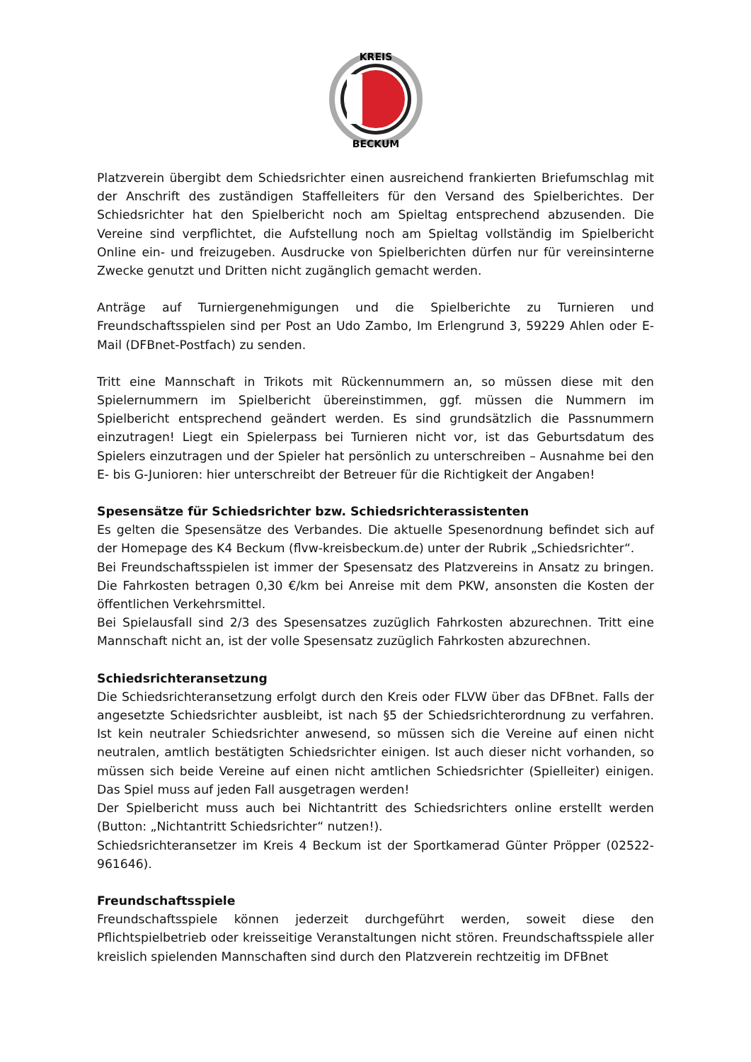KREIS
BECKUM
Platzverein übergibt dem Schiedsrichter einen ausreichend frankierten Briefumschlag mit der Anschrift des zuständigen Staffelleiters für den Versand des Spielberichtes. Der Schiedsrichter hat den Spielbericht noch am Spieltag entsprechend abzusenden. Die Vereine sind verpflichtet, die Aufstellung noch am Spieltag vollständig im Spielbericht Online ein- und freizugeben. Ausdrucke von Spielberichten dürfen nur für vereinsinterne Zwecke genutzt und Dritten nicht zugänglich gemacht werden.
Anträge auf Turniergenehmigungen und die Spielberichte zu Turnieren und Freundschaftsspielen sind per Post an Udo Zambo, Im Erlengrund 3, 59229 Ahlen oder E-Mail (DFBnet-Postfach) zu senden.
Tritt eine Mannschaft in Trikots mit Rückennummern an, so müssen diese mit den Spielernummern im Spielbericht übereinstimmen, ggf. müssen die Nummern im Spielbericht entsprechend geändert werden. Es sind grundsätzlich die Passnummern einzutragen! Liegt ein Spielerpass bei Turnieren nicht vor, ist das Geburtsdatum des Spielers einzutragen und der Spieler hat persönlich zu unterschreiben – Ausnahme bei den E- bis G-Junioren: hier unterschreibt der Betreuer für die Richtigkeit der Angaben!
Spesensätze für Schiedsrichter bzw. Schiedsrichterassistenten
Es gelten die Spesensätze des Verbandes. Die aktuelle Spesenordnung befindet sich auf der Homepage des K4 Beckum (flvw-kreisbeckum.de) unter der Rubrik „Schiedsrichter“.
Bei Freundschaftsspielen ist immer der Spesensatz des Platzvereins in Ansatz zu bringen. Die Fahrkosten betragen 0,30 €/km bei Anreise mit dem PKW, ansonsten die Kosten der öffentlichen Verkehrsmittel.
Bei Spielausfall sind 2/3 des Spesensatzes zuzüglich Fahrkosten abzurechnen. Tritt eine Mannschaft nicht an, ist der volle Spesensatz zuzüglich Fahrkosten abzurechnen.
Schiedsrichteransetzung
Die Schiedsrichteransetzung erfolgt durch den Kreis oder FLVW über das DFBnet. Falls der angesetzte Schiedsrichter ausbleibt, ist nach §5 der Schiedsrichterordnung zu verfahren. Ist kein neutraler Schiedsrichter anwesend, so müssen sich die Vereine auf einen nicht neutralen, amtlich bestätigten Schiedsrichter einigen. Ist auch dieser nicht vorhanden, so müssen sich beide Vereine auf einen nicht amtlichen Schiedsrichter (Spielleiter) einigen. Das Spiel muss auf jeden Fall ausgetragen werden!
Der Spielbericht muss auch bei Nichtantritt des Schiedsrichters online erstellt werden (Button: „Nichtantritt Schiedsrichter“ nutzen!).
Schiedsrichteransetzer im Kreis 4 Beckum ist der Sportkamerad Günter Pröpper (02522-961646).
Freundschaftsspiele
Freundschaftsspiele können jederzeit durchgeführt werden, soweit diese den Pflichtspielbetrieb oder kreisseitige Veranstaltungen nicht stören. Freundschaftsspiele aller kreislich spielenden Mannschaften sind durch den Platzverein rechtzeitig im DFBnet